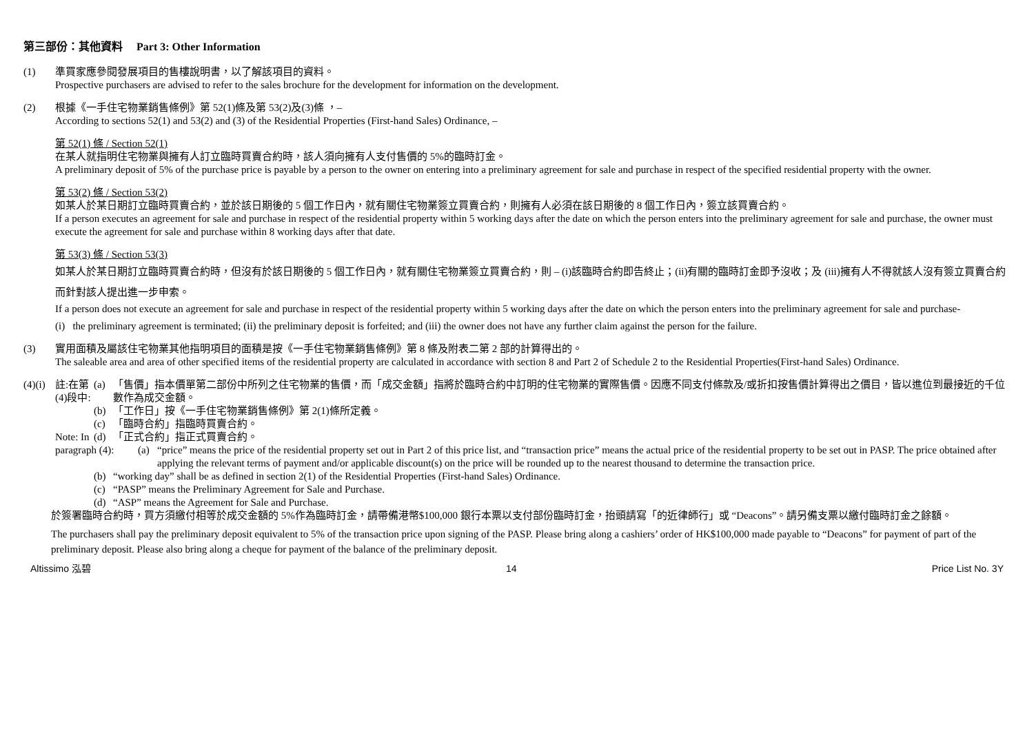第三部份：其他資料 Part 3: Other Information
(1) 準買家應參閱發展項目的售樓說明書，以了解該項目的資料。
Prospective purchasers are advised to refer to the sales brochure for the development for information on the development.
(2) 根據《一手住宅物業銷售條例》第 52(1)條及第 53(2)及(3)條 ，–
According to sections 52(1) and 53(2) and (3) of the Residential Properties (First-hand Sales) Ordinance, –
第 52(1) 條 / Section 52(1)
在某人就指明住宅物業與擁有人訂立臨時買賣合約時，該人須向擁有人支付售價的 5%的臨時訂金。
A preliminary deposit of 5% of the purchase price is payable by a person to the owner on entering into a preliminary agreement for sale and purchase in respect of the specified residential property with the owner.
第 53(2) 條 / Section 53(2)
如某人於某日期訂立臨時買賣合約，並於該日期後的 5 個工作日內，就有關住宅物業簽立買賣合約，則擁有人必須在該日期後的 8 個工作日內，簽立該買賣合約。
If a person executes an agreement for sale and purchase in respect of the residential property within 5 working days after the date on which the person enters into the preliminary agreement for sale and purchase, the owner must execute the agreement for sale and purchase within 8 working days after that date.
第 53(3) 條 / Section 53(3)
如某人於某日期訂立臨時買賣合約時，但沒有於該日期後的 5 個工作日內，就有關住宅物業簽立買賣合約，則 – (i)該臨時合約即告終止；(ii)有關的臨時訂金即予沒收；及 (iii)擁有人不得就該人沒有簽立買賣合約而針對該人提出進一步申索。
If a person does not execute an agreement for sale and purchase in respect of the residential property within 5 working days after the date on which the person enters into the preliminary agreement for sale and purchase-
(i) the preliminary agreement is terminated; (ii) the preliminary deposit is forfeited; and (iii) the owner does not have any further claim against the person for the failure.
(3) 實用面積及屬該住宅物業其他指明項目的面積是按《一手住宅物業銷售條例》第 8 條及附表二第 2 部的計算得出的。
The saleable area and area of other specified items of the residential property are calculated in accordance with section 8 and Part 2 of Schedule 2 to the Residential Properties(First-hand Sales) Ordinance.
(4)(i)
註:在第(4)段中:
(a) 「售價」指本價單第二部份中所列之住宅物業的售價，而「成交金額」指將於臨時合約中訂明的住宅物業的實際售價。因應不同支付條款及/或折扣按售價計算得出之價目，皆以進位到最接近的千位數作為成交金額。
(b) 「工作日」按《一手住宅物業銷售條例》第 2(1)條所定義。
(c) 「臨時合約」指臨時買賣合約。
Note: In
(d) 「正式合約」指正式買賣合約。
paragraph (4):
(a) “price” means the price of the residential property set out in Part 2 of this price list, and “transaction price” means the actual price of the residential property to be set out in PASP. The price obtained after applying the relevant terms of payment and/or applicable discount(s) on the price will be rounded up to the nearest thousand to determine the transaction price.
(b) “working day” shall be as defined in section 2(1) of the Residential Properties (First-hand Sales) Ordinance.
(c) “PASP” means the Preliminary Agreement for Sale and Purchase.
(d) “ASP” means the Agreement for Sale and Purchase.
於簽署臨時合約時，買方須繳付相等於成交金額的 5%作為臨時訂金，請帶備港幣$100,000 銀行本票以支付部份臨時訂金，抬頭請寫「的近律師行」或 “Deacons”。請另備支票以繳付臨時訂金之餘額。
The purchasers shall pay the preliminary deposit equivalent to 5% of the transaction price upon signing of the PASP. Please bring along a cashiers’ order of HK$100,000 made payable to “Deacons” for payment of part of the preliminary deposit. Please also bring along a cheque for payment of the balance of the preliminary deposit.
Altissimo 泓碧 14 Price List No. 3Y